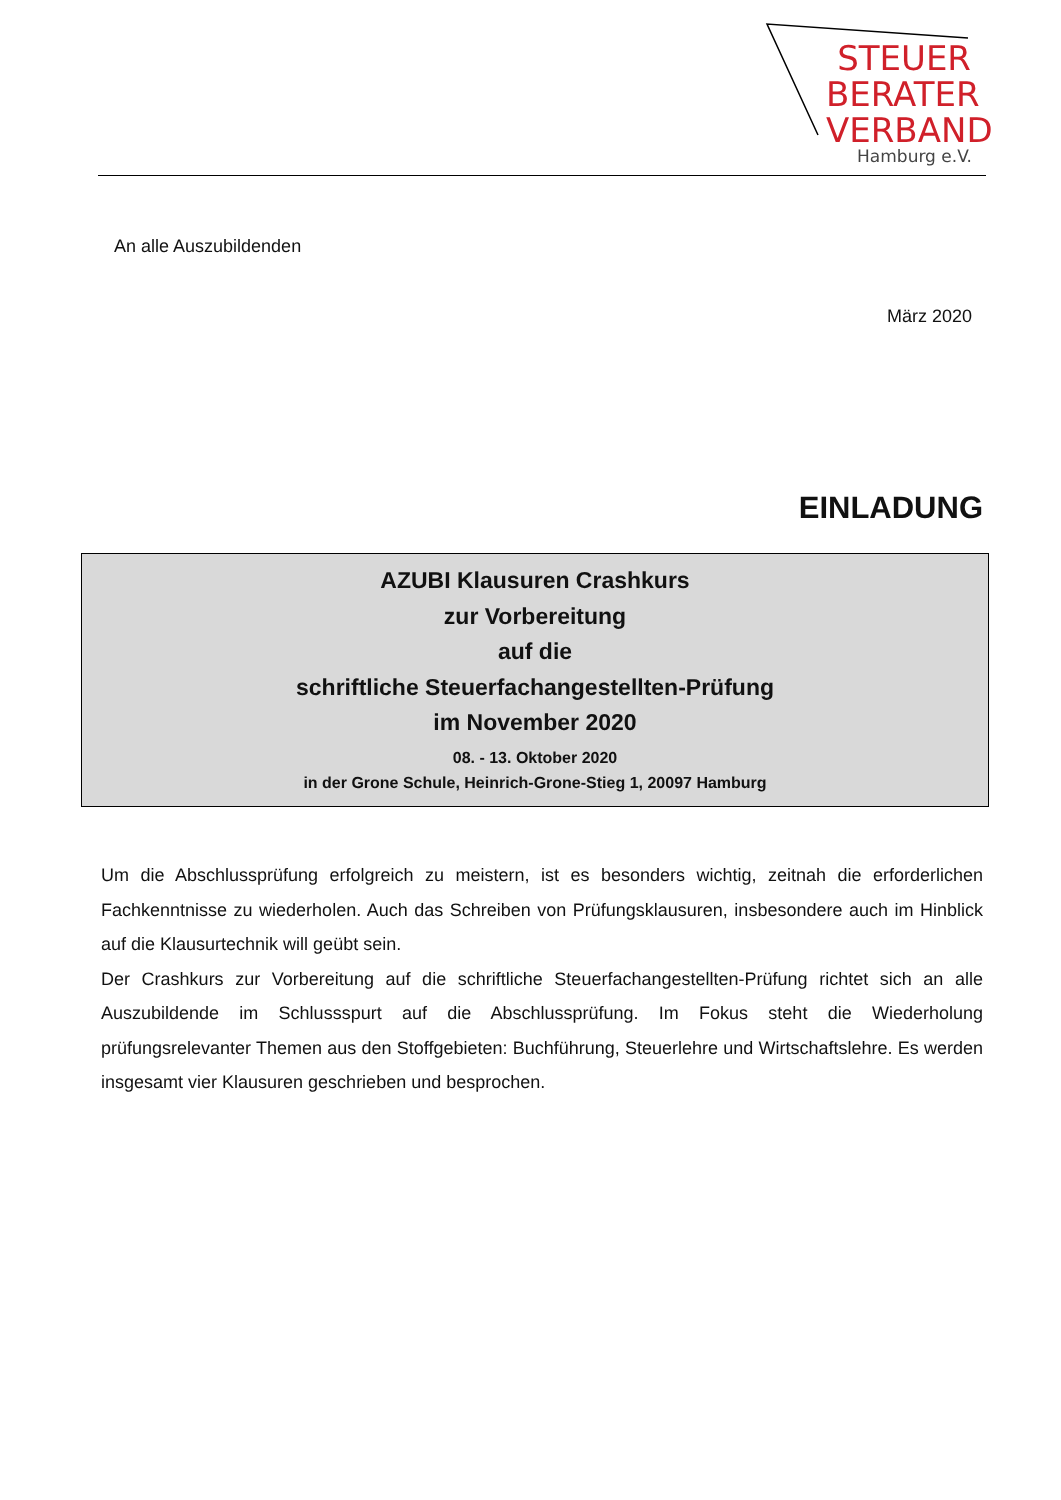STEUER
BERATER
VERBAND
Hamburg e.V.
An alle Auszubildenden
März 2020
EINLADUNG
AZUBI Klausuren Crashkurs
zur Vorbereitung
auf die
schriftliche Steuerfachangestellten-Prüfung
im November 2020
08. - 13. Oktober 2020
in der Grone Schule, Heinrich-Grone-Stieg 1, 20097 Hamburg
Um die Abschlussprüfung erfolgreich zu meistern, ist es besonders wichtig, zeitnah die erforderlichen Fachkenntnisse zu wiederholen. Auch das Schreiben von Prüfungsklausuren, insbesondere auch im Hinblick auf die Klausurtechnik will geübt sein.
Der Crashkurs zur Vorbereitung auf die schriftliche Steuerfachangestellten-Prüfung richtet sich an alle Auszubildende im Schlussspurt auf die Abschlussprüfung. Im Fokus steht die Wiederholung prüfungsrelevanter Themen aus den Stoffgebieten: Buchführung, Steuerlehre und Wirtschaftslehre. Es werden insgesamt vier Klausuren geschrieben und besprochen.